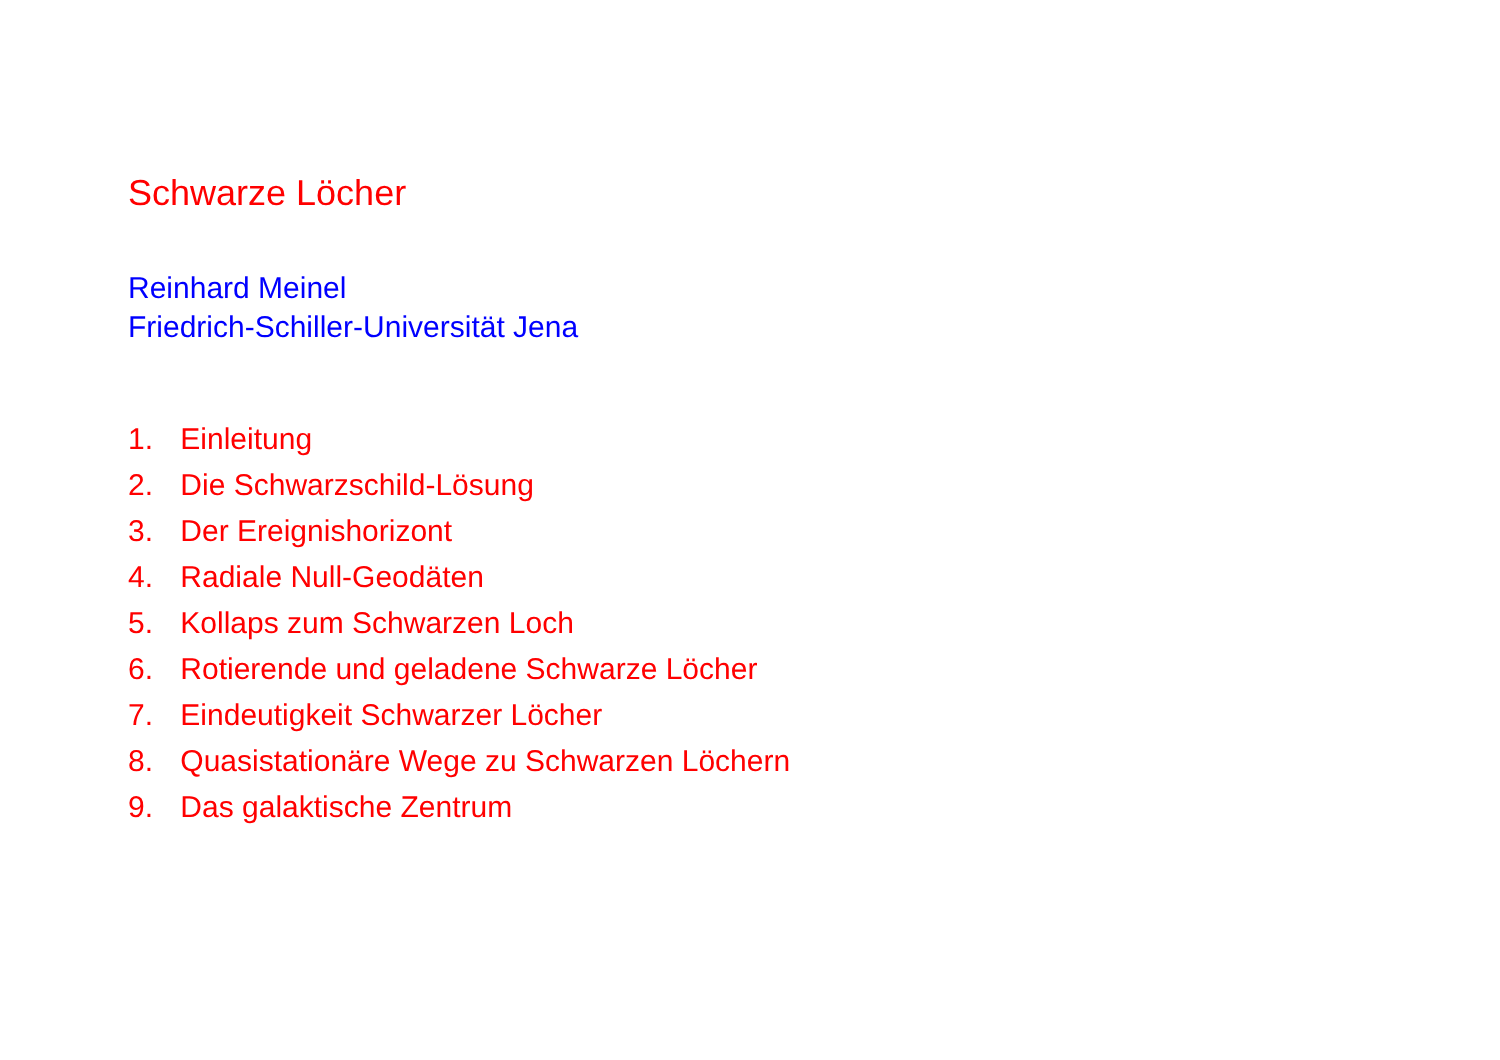Schwarze Löcher
Reinhard Meinel
Friedrich-Schiller-Universität Jena
1. Einleitung
2. Die Schwarzschild-Lösung
3. Der Ereignishorizont
4. Radiale Null-Geodäten
5. Kollaps zum Schwarzen Loch
6. Rotierende und geladene Schwarze Löcher
7. Eindeutigkeit Schwarzer Löcher
8. Quasistationäre Wege zu Schwarzen Löchern
9. Das galaktische Zentrum